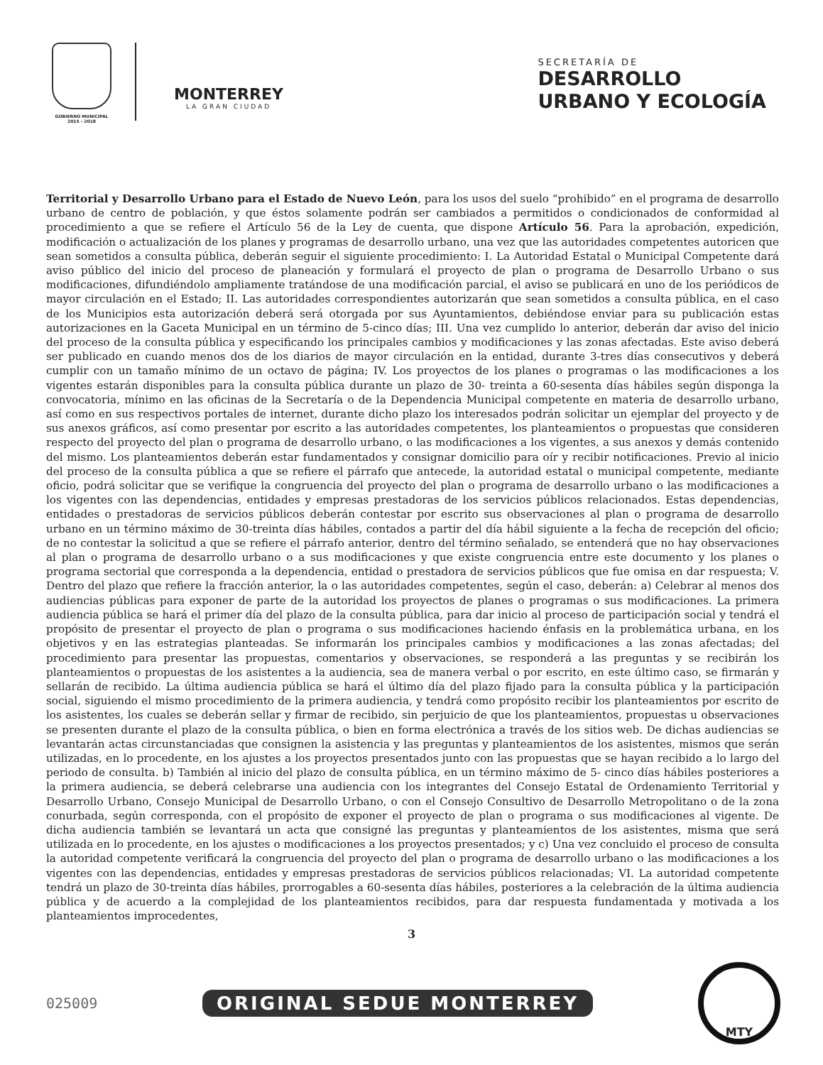GOBIERNO MUNICIPAL
2015 - 2018
MONTERREY
LA GRAN CIUDAD
SECRETARÍA DE
DESARROLLO
URBANO Y ECOLOGÍA
Territorial y Desarrollo Urbano para el Estado de Nuevo León, para los usos del suelo “prohibido” en el programa de desarrollo urbano de centro de población, y que éstos solamente podrán ser cambiados a permitidos o condicionados de conformidad al procedimiento a que se refiere el Artículo 56 de la Ley de cuenta, que dispone Artículo 56. Para la aprobación, expedición, modificación o actualización de los planes y programas de desarrollo urbano, una vez que las autoridades competentes autoricen que sean sometidos a consulta pública, deberán seguir el siguiente procedimiento: I. La Autoridad Estatal o Municipal Competente dará aviso público del inicio del proceso de planeación y formulará el proyecto de plan o programa de Desarrollo Urbano o sus modificaciones, difundiéndolo ampliamente tratándose de una modificación parcial, el aviso se publicará en uno de los periódicos de mayor circulación en el Estado; II. Las autoridades correspondientes autorizarán que sean sometidos a consulta pública, en el caso de los Municipios esta autorización deberá será otorgada por sus Ayuntamientos, debiéndose enviar para su publicación estas autorizaciones en la Gaceta Municipal en un término de 5-cinco días; III. Una vez cumplido lo anterior, deberán dar aviso del inicio del proceso de la consulta pública y especificando los principales cambios y modificaciones y las zonas afectadas. Este aviso deberá ser publicado en cuando menos dos de los diarios de mayor circulación en la entidad, durante 3-tres días consecutivos y deberá cumplir con un tamaño mínimo de un octavo de página; IV. Los proyectos de los planes o programas o las modificaciones a los vigentes estarán disponibles para la consulta pública durante un plazo de 30- treinta a 60-sesenta días hábiles según disponga la convocatoria, mínimo en las oficinas de la Secretaría o de la Dependencia Municipal competente en materia de desarrollo urbano, así como en sus respectivos portales de internet, durante dicho plazo los interesados podrán solicitar un ejemplar del proyecto y de sus anexos gráficos, así como presentar por escrito a las autoridades competentes, los planteamientos o propuestas que consideren respecto del proyecto del plan o programa de desarrollo urbano, o las modificaciones a los vigentes, a sus anexos y demás contenido del mismo. Los planteamientos deberán estar fundamentados y consignar domicilio para oír y recibir notificaciones. Previo al inicio del proceso de la consulta pública a que se refiere el párrafo que antecede, la autoridad estatal o municipal competente, mediante oficio, podrá solicitar que se verifique la congruencia del proyecto del plan o programa de desarrollo urbano o las modificaciones a los vigentes con las dependencias, entidades y empresas prestadoras de los servicios públicos relacionados. Estas dependencias, entidades o prestadoras de servicios públicos deberán contestar por escrito sus observaciones al plan o programa de desarrollo urbano en un término máximo de 30-treinta días hábiles, contados a partir del día hábil siguiente a la fecha de recepción del oficio; de no contestar la solicitud a que se refiere el párrafo anterior, dentro del término señalado, se entenderá que no hay observaciones al plan o programa de desarrollo urbano o a sus modificaciones y que existe congruencia entre este documento y los planes o programa sectorial que corresponda a la dependencia, entidad o prestadora de servicios públicos que fue omisa en dar respuesta; V. Dentro del plazo que refiere la fracción anterior, la o las autoridades competentes, según el caso, deberán: a) Celebrar al menos dos audiencias públicas para exponer de parte de la autoridad los proyectos de planes o programas o sus modificaciones. La primera audiencia pública se hará el primer día del plazo de la consulta pública, para dar inicio al proceso de participación social y tendrá el propósito de presentar el proyecto de plan o programa o sus modificaciones haciendo énfasis en la problemática urbana, en los objetivos y en las estrategias planteadas. Se informarán los principales cambios y modificaciones a las zonas afectadas; del procedimiento para presentar las propuestas, comentarios y observaciones, se responderá a las preguntas y se recibirán los planteamientos o propuestas de los asistentes a la audiencia, sea de manera verbal o por escrito, en este último caso, se firmarán y sellarán de recibido. La última audiencia pública se hará el último día del plazo fijado para la consulta pública y la participación social, siguiendo el mismo procedimiento de la primera audiencia, y tendrá como propósito recibir los planteamientos por escrito de los asistentes, los cuales se deberán sellar y firmar de recibido, sin perjuicio de que los planteamientos, propuestas u observaciones se presenten durante el plazo de la consulta pública, o bien en forma electrónica a través de los sitios web. De dichas audiencias se levantarán actas circunstanciadas que consignen la asistencia y las preguntas y planteamientos de los asistentes, mismos que serán utilizadas, en lo procedente, en los ajustes a los proyectos presentados junto con las propuestas que se hayan recibido a lo largo del periodo de consulta. b) También al inicio del plazo de consulta pública, en un término máximo de 5- cinco días hábiles posteriores a la primera audiencia, se deberá celebrarse una audiencia con los integrantes del Consejo Estatal de Ordenamiento Territorial y Desarrollo Urbano, Consejo Municipal de Desarrollo Urbano, o con el Consejo Consultivo de Desarrollo Metropolitano o de la zona conurbada, según corresponda, con el propósito de exponer el proyecto de plan o programa o sus modificaciones al vigente. De dicha audiencia también se levantará un acta que consigné las preguntas y planteamientos de los asistentes, misma que será utilizada en lo procedente, en los ajustes o modificaciones a los proyectos presentados; y c) Una vez concluido el proceso de consulta la autoridad competente verificará la congruencia del proyecto del plan o programa de desarrollo urbano o las modificaciones a los vigentes con las dependencias, entidades y empresas prestadoras de servicios públicos relacionadas; VI. La autoridad competente tendrá un plazo de 30-treinta días hábiles, prorrogables a 60-sesenta días hábiles, posteriores a la celebración de la última audiencia pública y de acuerdo a la complejidad de los planteamientos recibidos, para dar respuesta fundamentada y motivada a los planteamientos improcedentes,
3
025009
ORIGINAL SEDUE MONTERREY
MTY